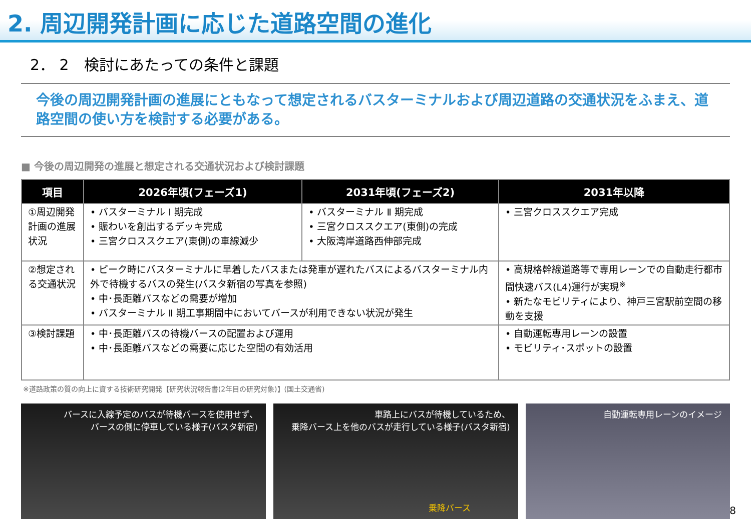2. 周辺開発計画に応じた道路空間の進化
2． 2　検討にあたっての条件と課題
今後の周辺開発計画の進展にともなって想定されるバスターミナルおよび周辺道路の交通状況をふまえ、道路空間の使い方を検討する必要がある。
■ 今後の周辺開発の進展と想定される交通状況および検討課題
| 項目 | 2026年頃(フェーズ1) | 2031年頃(フェーズ2) | 2031年以降 |
| --- | --- | --- | --- |
| ①周辺開発計画の進展状況 | • バスターミナル Ⅰ 期完成 • 賑わいを創出するデッキ完成 • 三宮クロススクエア(東側)の車線減少 | • バスターミナル Ⅱ 期完成 • 三宮クロススクエア(東側)の完成 • 大阪湾岸道路西伸部完成 | • 三宮クロススクエア完成 |
| ②想定される交通状況 | • ピーク時にバスターミナルに早着したバスまたは発車が遅れたバスによるバスターミナル内外で待機するバスの発生(バスタ新宿の写真を参照) • 中･長距離バスなどの需要が増加 • バスターミナル Ⅱ 期工事期間中においてバースが利用できない状況が発生 | | • 高規格幹線道路等で専用レーンでの自動走行都市間快速バス(L4)運行が実現<sup>※</sup> • 新たなモビリティにより、神戸三宮駅前空間の移動を支援 |
| ③検討課題 | • 中･長距離バスの待機バースの配置および運用 • 中･長距離バスなどの需要に応じた空間の有効活用 | | • 自動運転専用レーンの設置 • モビリティ･スポットの設置 |
※道路政策の質の向上に資する技術研究開発【研究状況報告書(2年目の研究対象)】(国土交通省)
バースに入線予定のバスが待機バースを使用せず、
バースの側に停車している様子(バスタ新宿)
車路上にバスが待機しているため、
乗降バース上を他のバスが走行している様子(バスタ新宿)
乗降バース
自動運転専用レーンのイメージ
8